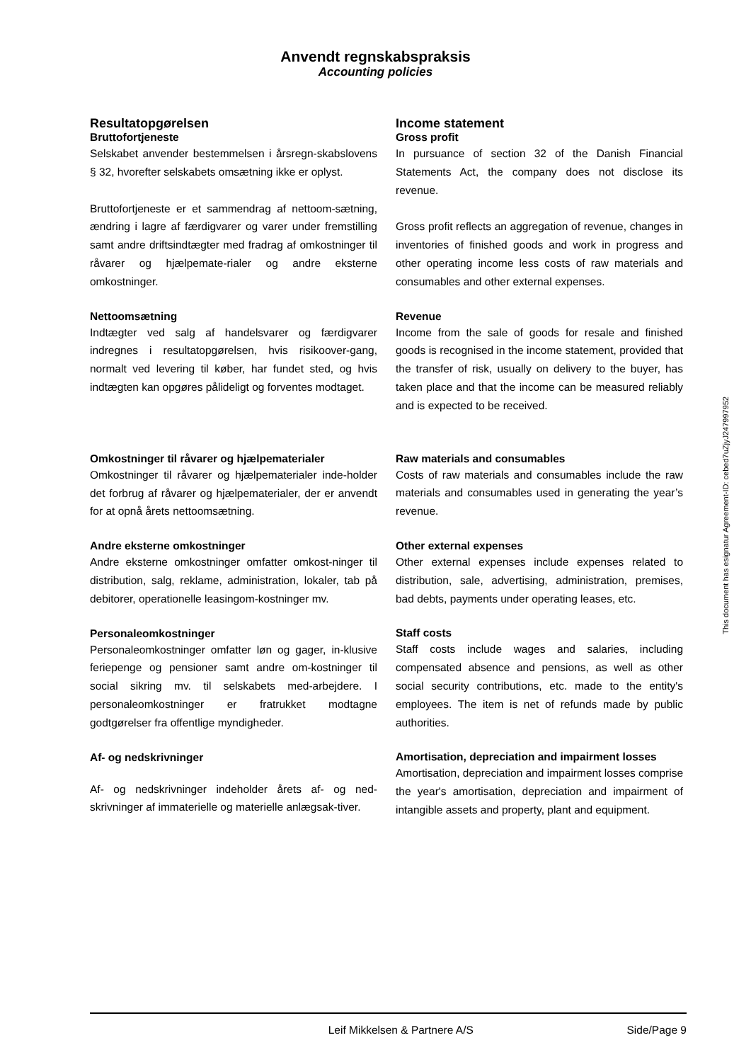Anvendt regnskabspraksis
Accounting policies
Resultatopgørelsen
Bruttofortjeneste
Selskabet anvender bestemmelsen i årsregn-skabslovens § 32, hvorefter selskabets omsætning ikke er oplyst.
Bruttofortjeneste er et sammendrag af nettoom-sætning, ændring i lagre af færdigvarer og varer under fremstilling samt andre driftsindtægter med fradrag af omkostninger til råvarer og hjælpemate-rialer og andre eksterne omkostninger.
Nettoomsætning
Indtægter ved salg af handelsvarer og færdigvarer indregnes i resultatopgørelsen, hvis risikoover-gang, normalt ved levering til køber, har fundet sted, og hvis indtægten kan opgøres pålideligt og forventes modtaget.
Omkostninger til råvarer og hjælpematerialer
Omkostninger til råvarer og hjælpematerialer inde-holder det forbrug af råvarer og hjælpematerialer, der er anvendt for at opnå årets nettoomsætning.
Andre eksterne omkostninger
Andre eksterne omkostninger omfatter omkost-ninger til distribution, salg, reklame, administration, lokaler, tab på debitorer, operationelle leasingom-kostninger mv.
Personaleomkostninger
Personaleomkostninger omfatter løn og gager, in-klusive feriepenge og pensioner samt andre om-kostninger til social sikring mv. til selskabets med-arbejdere. I personaleomkostninger er fratrukket modtagne godtgørelser fra offentlige myndigheder.
Af- og nedskrivninger
Af- og nedskrivninger indeholder årets af- og ned-skrivninger af immaterielle og materielle anlægsak-tiver.
Income statement
Gross profit
In pursuance of section 32 of the Danish Financial Statements Act, the company does not disclose its revenue.
Gross profit reflects an aggregation of revenue, changes in inventories of finished goods and work in progress and other operating income less costs of raw materials and consumables and other external expenses.
Revenue
Income from the sale of goods for resale and finished goods is recognised in the income statement, provided that the transfer of risk, usually on delivery to the buyer, has taken place and that the income can be measured reliably and is expected to be received.
Raw materials and consumables
Costs of raw materials and consumables include the raw materials and consumables used in generating the year’s revenue.
Other external expenses
Other external expenses include expenses related to distribution, sale, advertising, administration, premises, bad debts, payments under operating leases, etc.
Staff costs
Staff costs include wages and salaries, including compensated absence and pensions, as well as other social security contributions, etc. made to the entity's employees. The item is net of refunds made by public authorities.
Amortisation, depreciation and impairment losses
Amortisation, depreciation and impairment losses comprise the year's amortisation, depreciation and impairment of intangible assets and property, plant and equipment.
This document has esignatur Agreement-ID: cebed7uZjyJ247997952
Leif Mikkelsen & Partnere A/S Side/Page 9